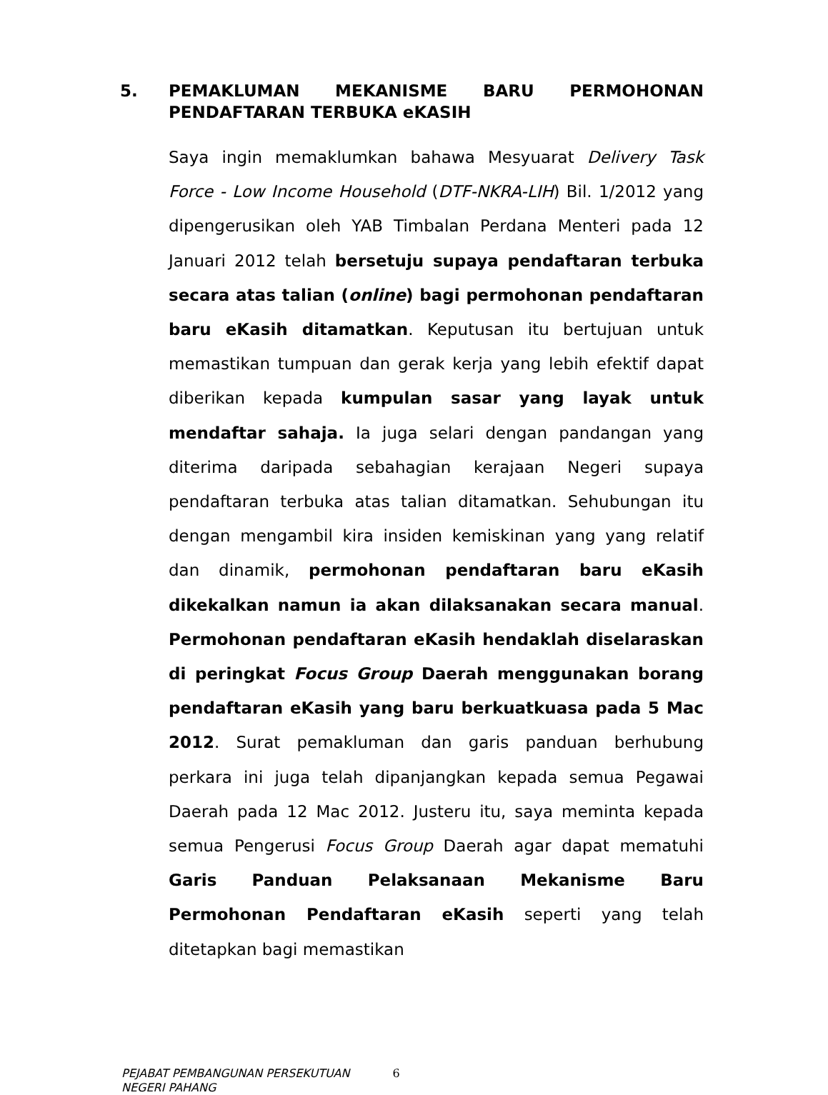5. PEMAKLUMAN MEKANISME BARU PERMOHONAN PENDAFTARAN TERBUKA eKASIH
Saya ingin memaklumkan bahawa Mesyuarat Delivery Task Force - Low Income Household (DTF-NKRA-LIH) Bil. 1/2012 yang dipengerusikan oleh YAB Timbalan Perdana Menteri pada 12 Januari 2012 telah bersetuju supaya pendaftaran terbuka secara atas talian (online) bagi permohonan pendaftaran baru eKasih ditamatkan. Keputusan itu bertujuan untuk memastikan tumpuan dan gerak kerja yang lebih efektif dapat diberikan kepada kumpulan sasar yang layak untuk mendaftar sahaja. Ia juga selari dengan pandangan yang diterima daripada sebahagian kerajaan Negeri supaya pendaftaran terbuka atas talian ditamatkan. Sehubungan itu dengan mengambil kira insiden kemiskinan yang yang relatif dan dinamik, permohonan pendaftaran baru eKasih dikekalkan namun ia akan dilaksanakan secara manual. Permohonan pendaftaran eKasih hendaklah diselaraskan di peringkat Focus Group Daerah menggunakan borang pendaftaran eKasih yang baru berkuatkuasa pada 5 Mac 2012. Surat pemakluman dan garis panduan berhubung perkara ini juga telah dipanjangkan kepada semua Pegawai Daerah pada 12 Mac 2012. Justeru itu, saya meminta kepada semua Pengerusi Focus Group Daerah agar dapat mematuhi Garis Panduan Pelaksanaan Mekanisme Baru Permohonan Pendaftaran eKasih seperti yang telah ditetapkan bagi memastikan
PEJABAT PEMBANGUNAN PERSEKUTUAN
NEGERI PAHANG
6